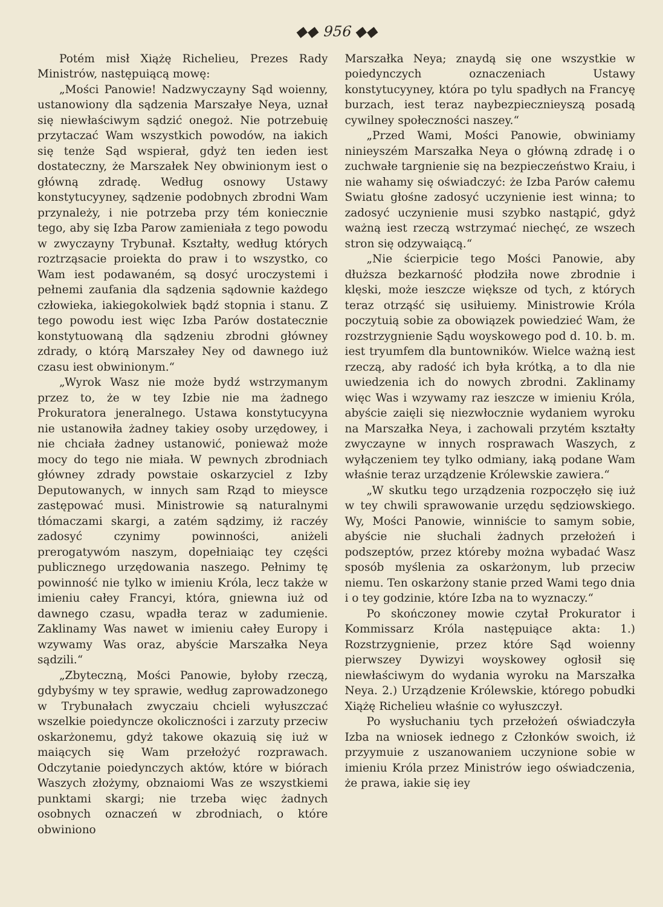◆◆ 956 ◆◆
Potém misł Xiążę Richelieu, Prezes Rady Ministrów, następuiącą mowę:
„Mości Panowie! Nadzwyczayny Sąd woienny, ustanowiony dla sądzenia Marszałye Neya, uznał się niewłaściwym sądzić onegoż. Nie potrzebuię przytaczać Wam wszystkich powodów, na iakich się tenże Sąd wspierał, gdyż ten ieden iest dostateczny, że Marszałek Ney obwinionym iest o główną zdradę. Według osnowy Ustawy konstytucyyney, sądzenie podobnych zbrodni Wam przynależy, i nie potrzeba przy tém koniecznie tego, aby się Izba Parow zamieniała z tego powodu w zwyczayny Trybunał. Kształty, według których roztrząsacie proiekta do praw i to wszystko, co Wam iest podawaném, są dosyć uroczystemi i pełnemi zaufania dla sądzenia sądownie każdego człowieka, iakiegokolwiek bądź stopnia i stanu. Z tego powodu iest więc Izba Parów dostatecznie konstytuowaną dla sądzeniu zbrodni główney zdrady, o którą Marszałey Ney od dawnego iuż czasu iest obwinionym.“
„Wyrok Wasz nie może bydź wstrzymanym przez to, że w tey Izbie nie ma żadnego Prokuratora jeneralnego. Ustawa konstytucyyna nie ustanowiła żadney takiey osoby urzędowey, i nie chciała żadney ustanowić, ponieważ może mocy do tego nie miała. W pewnych zbrodniach główney zdrady powstaie oskarzyciel z Izby Deputowanych, w innych sam Rząd to mieysce zastępować musi. Ministrowie są naturalnymi tłómaczami skargi, a zatém sądzimy, iż raczéy zadosyć czynimy powinności, aniżeli prerogatywóm naszym, dopełniaiąc tey części publicznego urzędowania naszego. Pełnimy tę powinność nie tylko w imieniu Króla, lecz także w imieniu całey Francyi, która, gniewna iuż od dawnego czasu, wpadła teraz w zadumienie. Zaklinamy Was nawet w imieniu całey Europy i wzywamy Was oraz, abyście Marszałka Neya sądzili.“
„Zbyteczną, Mości Panowie, byłoby rzeczą, gdybyśmy w tey sprawie, według zaprowadzonego w Trybunałach zwyczaiu chcieli wyłuszczać wszelkie poiedyncze okoliczności i zarzuty przeciw oskarżonemu, gdyż takowe okazuią się iuż w maiących się Wam przełożyć rozprawach. Odczytanie poiedynczych aktów, które w biórach Waszych złożymy, obznaiomi Was ze wszystkiemi punktami skargi; nie trzeba więc żadnych osobnych oznaczeń w zbrodniach, o które obwiniono
Marszałka Neya; znaydą się one wszystkie w poiedynczych oznaczeniach Ustawy konstytucyyney, która po tylu spadłych na Francyę burzach, iest teraz naybezpiecznieyszą posadą cywilney społeczności naszey.“
„Przed Wami, Mości Panowie, obwiniamy ninieyszém Marszałka Neya o główną zdradę i o zuchwałe targnienie się na bezpieczeństwo Kraiu, i nie wahamy się oświadczyć: że Izba Parów całemu Swiatu głośne zadosyć uczynienie iest winna; to zadosyć uczynienie musi szybko nastąpić, gdyż ważną iest rzeczą wstrzymać niechęć, ze wszech stron się odzywaiącą.“
„Nie ścierpicie tego Mości Panowie, aby dłuższa bezkarność płodziła nowe zbrodnie i klęski, może ieszcze większe od tych, z których teraz otrząść się usiłuiemy. Ministrowie Króla poczytuią sobie za obowiązek powiedzieć Wam, że rozstrzygnienie Sądu woyskowego pod d. 10. b. m. iest tryumfem dla buntowników. Wielce ważną iest rzeczą, aby radość ich była krótką, a to dla nie uwiedzenia ich do nowych zbrodni. Zaklinamy więc Was i wzywamy raz ieszcze w imieniu Króla, abyście zaięli się niezwłocznie wydaniem wyroku na Marszałka Neya, i zachowali przytém kształty zwyczayne w innych rosprawach Waszych, z wyłączeniem tey tylko odmiany, iaką podane Wam właśnie teraz urządzenie Królewskie zawiera.“
„W skutku tego urządzenia rozpoczęło się iuż w tey chwili sprawowanie urzędu sędziowskiego. Wy, Mości Panowie, winniście to samym sobie, abyście nie słuchali żadnych przełożeń i podszeptów, przez któreby można wybadać Wasz sposób myślenia za oskarżonym, lub przeciw niemu. Ten oskarżony stanie przed Wami tego dnia i o tey godzinie, które Izba na to wyznaczy.“
Po skończoney mowie czytał Prokurator i Kommissarz Króla następuiące akta: 1.) Rozstrzygnienie, przez które Sąd woienny pierwszey Dywizyi woyskowey ogłosił się niewłaściwym do wydania wyroku na Marszałka Neya. 2.) Urządzenie Królewskie, którego pobudki Xiążę Richelieu właśnie co wyłuszczył.
Po wysłuchaniu tych przełożeń oświadczyła Izba na wniosek iednego z Członków swoich, iż przyymuie z uszanowaniem uczynione sobie w imieniu Króla przez Ministrów iego oświadczenia, że prawa, iakie się iey